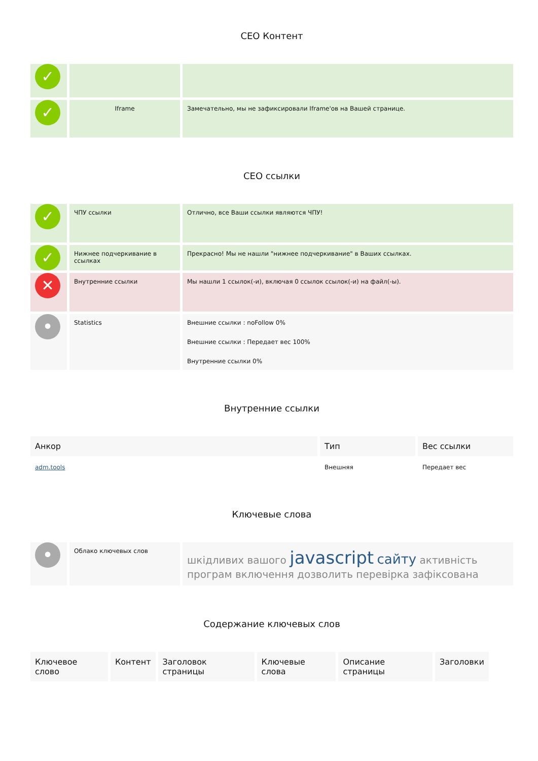СЕО Контент
| ✓ | | |
| ✓ | Iframe | Замечательно, мы не зафиксировали Iframe'ов на Вашей странице. |
СЕО ссылки
| ✓ | ЧПУ ссылки | Отлично, все Ваши ссылки являются ЧПУ! |
| ✓ | Нижнее подчеркивание в ссылках | Прекрасно! Мы не нашли "нижнее подчеркивание" в Ваших ссылках. |
| ✕ | Внутренние ссылки | Мы нашли 1 ссылок(-и), включая 0 ссылок ссылок(-и) на файл(-ы). |
| • | Statistics | Внешние ссылки : noFollow 0% Внешние ссылки : Передает вес 100% Внутренние ссылки 0% |
Внутренние ссылки
| Анкор | Тип | Вес ссылки |
| --- | --- | --- |
| adm.tools | Внешняя | Передает вес |
Ключевые слова
| • | Облако ключевых слов | шкідливих вашого javascript сайту активність програм включення дозволить перевірка зафіксована |
Содержание ключевых слов
| Ключевое слово | Контент | Заголовок страницы | Ключевые слова | Описание страницы | Заголовки |
| --- | --- | --- | --- | --- | --- |